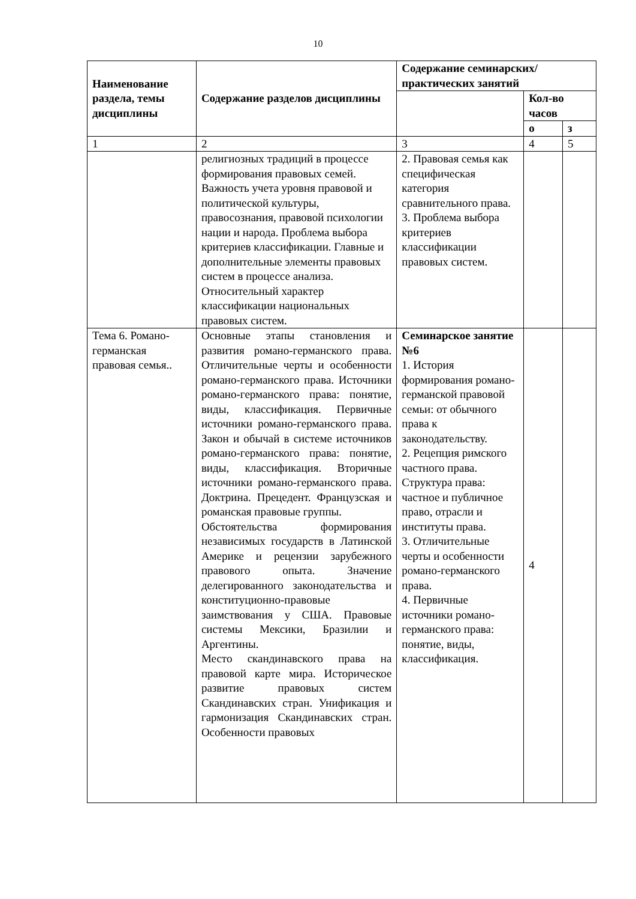10
| Наименование раздела, темы дисциплины | Содержание разделов дисциплины | Содержание семинарских/практических занятий | | |
| --- | --- | --- | --- | --- |
| | | | Кол-во часов | |
| | | | о | з |
| 1 | 2 | 3 | 4 | 5 |
| | религиозных традиций в процессе формирования правовых семей. Важность учета уровня правовой и политической культуры, правосознания, правовой психологии нации и народа. Проблема выбора критериев классификации. Главные и дополнительные элементы правовых систем в процессе анализа. Относительный характер классификации национальных правовых систем. | 2. Правовая семья как специфическая категория сравнительного права. 3. Проблема выбора критериев классификации правовых систем. | | |
| Тема 6. Романо-германская правовая семья.. | Основные этапы становления и развития романо-германского права. Отличительные черты и особенности романо-германского права. Источники романо-германского права: понятие, виды, классификация. Первичные источники романо-германского права. Закон и обычай в системе источников романо-германского права: понятие, виды, классификация. Вторичные источники романо-германского права. Доктрина. Прецедент. Французская и романская правовые группы. Обстоятельства формирования независимых государств в Латинской Америке и рецензии зарубежного правового опыта. Значение делегированного законодательства и конституционно-правовые заимствования у США. Правовые системы Мексики, Бразилии и Аргентины. Место скандинавского права на правовой карте мира. Историческое развитие правовых систем Скандинавских стран. Унификация и гармонизация Скандинавских стран. Особенности правовых | Семинарское занятие №6 1. История формирования романо-германской правовой семьи: от обычного права к законодательству. 2. Рецепция римского частного права. Структура права: частное и публичное право, отрасли и институты права. 3. Отличительные черты и особенности романо-германского права. 4. Первичные источники романо-германского права: понятие, виды, классификация. | 4 | |